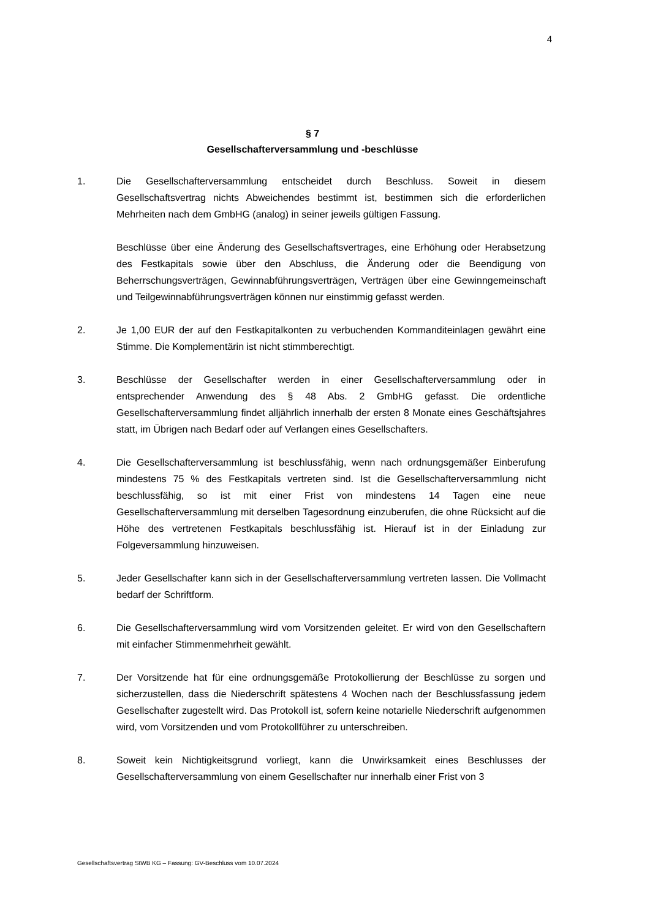4
§ 7
Gesellschafterversammlung und -beschlüsse
1. Die Gesellschafterversammlung entscheidet durch Beschluss. Soweit in diesem Gesellschaftsvertrag nichts Abweichendes bestimmt ist, bestimmen sich die erforderlichen Mehrheiten nach dem GmbHG (analog) in seiner jeweils gültigen Fassung.
Beschlüsse über eine Änderung des Gesellschaftsvertrages, eine Erhöhung oder Herabsetzung des Festkapitals sowie über den Abschluss, die Änderung oder die Beendigung von Beherrschungsverträgen, Gewinnabführungsverträgen, Verträgen über eine Gewinngemeinschaft und Teilgewinnabführungsverträgen können nur einstimmig gefasst werden.
2. Je 1,00 EUR der auf den Festkapitalkonten zu verbuchenden Kommanditeinlagen gewährt eine Stimme. Die Komplementärin ist nicht stimmberechtigt.
3. Beschlüsse der Gesellschafter werden in einer Gesellschafterversammlung oder in entsprechender Anwendung des § 48 Abs. 2 GmbHG gefasst. Die ordentliche Gesellschafterversammlung findet alljährlich innerhalb der ersten 8 Monate eines Geschäftsjahres statt, im Übrigen nach Bedarf oder auf Verlangen eines Gesellschafters.
4. Die Gesellschafterversammlung ist beschlussfähig, wenn nach ordnungsgemäßer Einberufung mindestens 75 % des Festkapitals vertreten sind. Ist die Gesellschafterversammlung nicht beschlussfähig, so ist mit einer Frist von mindestens 14 Tagen eine neue Gesellschafterversammlung mit derselben Tagesordnung einzuberufen, die ohne Rücksicht auf die Höhe des vertretenen Festkapitals beschlussfähig ist. Hierauf ist in der Einladung zur Folgeversammlung hinzuweisen.
5. Jeder Gesellschafter kann sich in der Gesellschafterversammlung vertreten lassen. Die Vollmacht bedarf der Schriftform.
6. Die Gesellschafterversammlung wird vom Vorsitzenden geleitet. Er wird von den Gesellschaftern mit einfacher Stimmenmehrheit gewählt.
7. Der Vorsitzende hat für eine ordnungsgemäße Protokollierung der Beschlüsse zu sorgen und sicherzustellen, dass die Niederschrift spätestens 4 Wochen nach der Beschlussfassung jedem Gesellschafter zugestellt wird. Das Protokoll ist, sofern keine notarielle Niederschrift aufgenommen wird, vom Vorsitzenden und vom Protokollführer zu unterschreiben.
8. Soweit kein Nichtigkeitsgrund vorliegt, kann die Unwirksamkeit eines Beschlusses der Gesellschafterversammlung von einem Gesellschafter nur innerhalb einer Frist von 3
Gesellschaftsvertrag StWB KG – Fassung: GV-Beschluss vom 10.07.2024